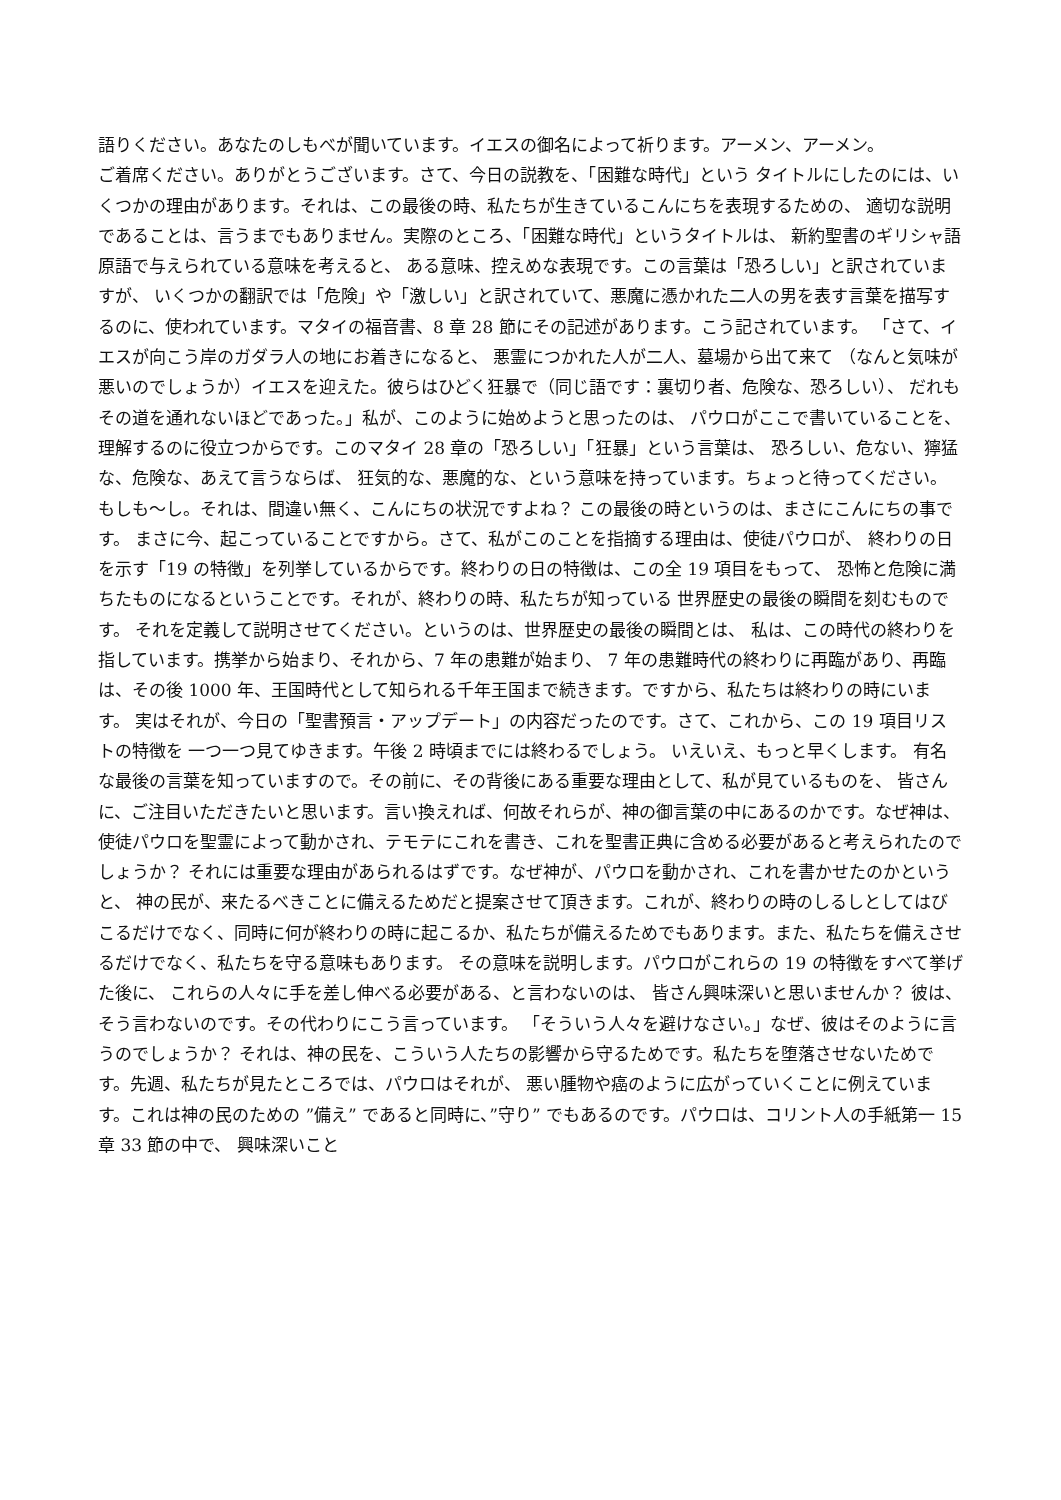語りください。あなたのしもべが聞いています。イエスの御名によって祈ります。アーメン、アーメン。
ご着席ください。ありがとうございます。さて、今日の説教を、「困難な時代」という タイトルにしたのには、いくつかの理由があります。それは、この最後の時、私たちが生きているこんにちを表現するための、 適切な説明であることは、言うまでもありません。実際のところ、「困難な時代」というタイトルは、 新約聖書のギリシャ語原語で与えられている意味を考えると、 ある意味、控えめな表現です。この言葉は「恐ろしい」と訳されていますが、 いくつかの翻訳では「危険」や「激しい」と訳されていて、悪魔に憑かれた二人の男を表す言葉を描写するのに、使われています。マタイの福音書、8 章 28 節にその記述があります。こう記されています。 「さて、イエスが向こう岸のガダラ人の地にお着きになると、 悪霊につかれた人が二人、墓場から出て来て （なんと気味が悪いのでしょうか）イエスを迎えた。彼らはひどく狂暴で（同じ語です：裏切り者、危険な、恐ろしい）、 だれもその道を通れないほどであった。」私が、このように始めようと思ったのは、 パウロがここで書いていることを、理解するのに役立つからです。このマタイ 28 章の「恐ろしい」「狂暴」という言葉は、 恐ろしい、危ない、獰猛な、危険な、あえて言うならば、 狂気的な、悪魔的な、という意味を持っています。ちょっと待ってください。もしも～し。それは、間違い無く、こんにちの状況ですよね？ この最後の時というのは、まさにこんにちの事です。 まさに今、起こっていることですから。さて、私がこのことを指摘する理由は、使徒パウロが、 終わりの日を示す「19 の特徴」を列挙しているからです。終わりの日の特徴は、この全 19 項目をもって、 恐怖と危険に満ちたものになるということです。それが、終わりの時、私たちが知っている 世界歴史の最後の瞬間を刻むものです。 それを定義して説明させてください。というのは、世界歴史の最後の瞬間とは、 私は、この時代の終わりを指しています。携挙から始まり、それから、7 年の患難が始まり、 7 年の患難時代の終わりに再臨があり、再臨は、その後 1000 年、王国時代として知られる千年王国まで続きます。ですから、私たちは終わりの時にいます。 実はそれが、今日の「聖書預言・アップデート」の内容だったのです。さて、これから、この 19 項目リストの特徴を 一つ一つ見てゆきます。午後 2 時頃までには終わるでしょう。 いえいえ、もっと早くします。 有名な最後の言葉を知っていますので。その前に、その背後にある重要な理由として、私が見ているものを、 皆さんに、ご注目いただきたいと思います。言い換えれば、何故それらが、神の御言葉の中にあるのかです。なぜ神は、使徒パウロを聖霊によって動かされ、テモテにこれを書き、これを聖書正典に含める必要があると考えられたのでしょうか？ それには重要な理由があられるはずです。なぜ神が、パウロを動かされ、これを書かせたのかというと、 神の民が、来たるべきことに備えるためだと提案させて頂きます。これが、終わりの時のしるしとしてはびこるだけでなく、同時に何が終わりの時に起こるか、私たちが備えるためでもあります。また、私たちを備えさせるだけでなく、私たちを守る意味もあります。 その意味を説明します。パウロがこれらの 19 の特徴をすべて挙げた後に、 これらの人々に手を差し伸べる必要がある、と言わないのは、 皆さん興味深いと思いませんか？ 彼は、そう言わないのです。その代わりにこう言っています。 「そういう人々を避けなさい。」なぜ、彼はそのように言うのでしょうか？ それは、神の民を、こういう人たちの影響から守るためです。私たちを堕落させないためです。先週、私たちが見たところでは、パウロはそれが、 悪い腫物や癌のように広がっていくことに例えています。これは神の民のための ”備え” であると同時に、”守り” でもあるのです。パウロは、コリント人の手紙第一 15 章 33 節の中で、 興味深いこと